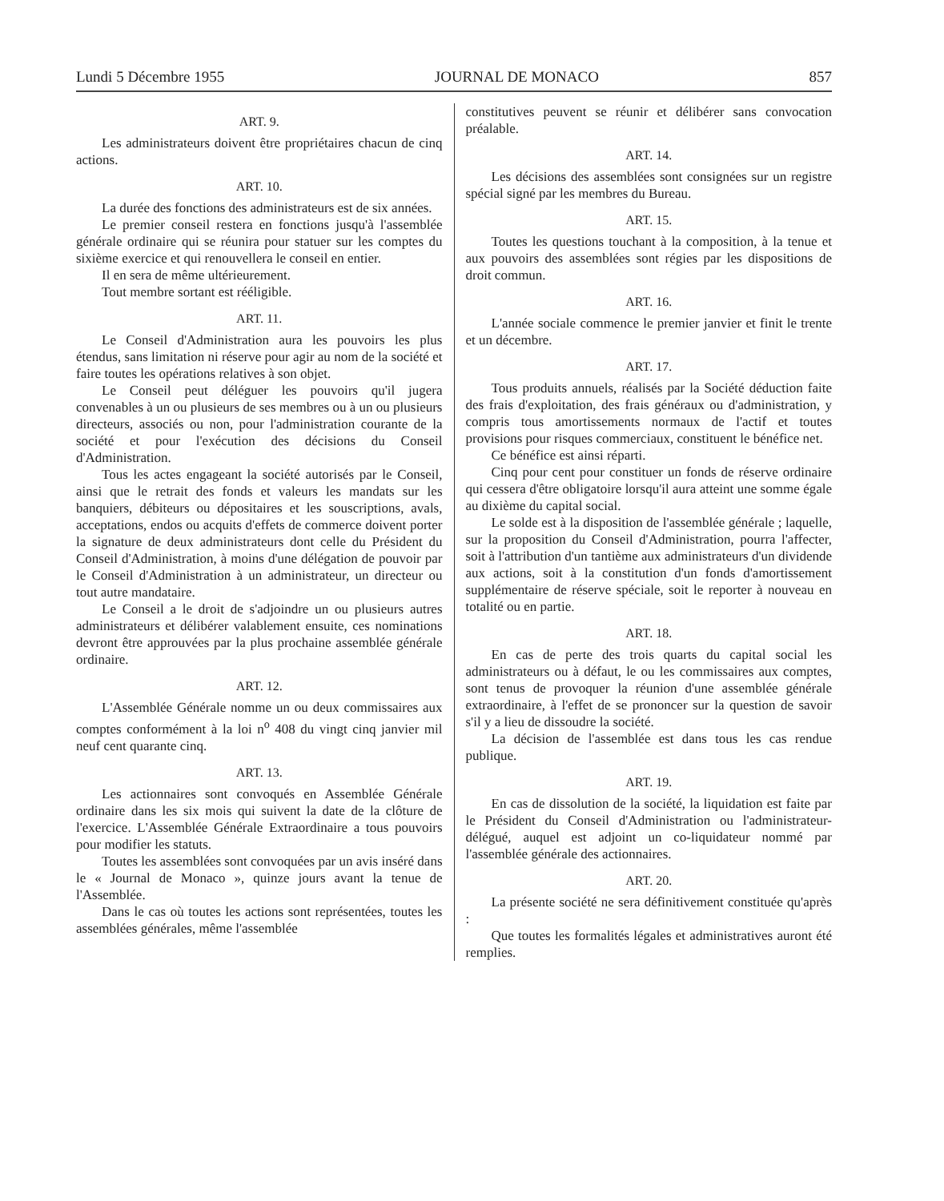Lundi 5 Décembre 1955 JOURNAL DE MONACO 857
ART. 9.
Les administrateurs doivent être propriétaires chacun de cinq actions.
ART. 10.
La durée des fonctions des administrateurs est de six années.
Le premier conseil restera en fonctions jusqu'à l'assemblée générale ordinaire qui se réunira pour statuer sur les comptes du sixième exercice et qui renouvellera le conseil en entier.
Il en sera de même ultérieurement.
Tout membre sortant est rééligible.
ART. 11.
Le Conseil d'Administration aura les pouvoirs les plus étendus, sans limitation ni réserve pour agir au nom de la société et faire toutes les opérations relatives à son objet.
Le Conseil peut déléguer les pouvoirs qu'il jugera convenables à un ou plusieurs de ses membres ou à un ou plusieurs directeurs, associés ou non, pour l'administration courante de la société et pour l'exécution des décisions du Conseil d'Administration.
Tous les actes engageant la société autorisés par le Conseil, ainsi que le retrait des fonds et valeurs les mandats sur les banquiers, débiteurs ou dépositaires et les souscriptions, avals, acceptations, endos ou acquits d'effets de commerce doivent porter la signature de deux administrateurs dont celle du Président du Conseil d'Administration, à moins d'une délégation de pouvoir par le Conseil d'Administration à un administrateur, un directeur ou tout autre mandataire.
Le Conseil a le droit de s'adjoindre un ou plusieurs autres administrateurs et délibérer valablement ensuite, ces nominations devront être approuvées par la plus prochaine assemblée générale ordinaire.
ART. 12.
L'Assemblée Générale nomme un ou deux commissaires aux comptes conformément à la loi n<sup>o</sup> 408 du vingt cinq janvier mil neuf cent quarante cinq.
ART. 13.
Les actionnaires sont convoqués en Assemblée Générale ordinaire dans les six mois qui suivent la date de la clôture de l'exercice. L'Assemblée Générale Extraordinaire a tous pouvoirs pour modifier les statuts.
Toutes les assemblées sont convoquées par un avis inséré dans le « Journal de Monaco », quinze jours avant la tenue de l'Assemblée.
Dans le cas où toutes les actions sont représentées, toutes les assemblées générales, même l'assemblée
constitutives peuvent se réunir et délibérer sans convocation préalable.
ART. 14.
Les décisions des assemblées sont consignées sur un registre spécial signé par les membres du Bureau.
ART. 15.
Toutes les questions touchant à la composition, à la tenue et aux pouvoirs des assemblées sont régies par les dispositions de droit commun.
ART. 16.
L'année sociale commence le premier janvier et finit le trente et un décembre.
ART. 17.
Tous produits annuels, réalisés par la Société déduction faite des frais d'exploitation, des frais généraux ou d'administration, y compris tous amortissements normaux de l'actif et toutes provisions pour risques commerciaux, constituent le bénéfice net.
Ce bénéfice est ainsi réparti.
Cinq pour cent pour constituer un fonds de réserve ordinaire qui cessera d'être obligatoire lorsqu'il aura atteint une somme égale au dixième du capital social.
Le solde est à la disposition de l'assemblée générale ; laquelle, sur la proposition du Conseil d'Administration, pourra l'affecter, soit à l'attribution d'un tantième aux administrateurs d'un dividende aux actions, soit à la constitution d'un fonds d'amortissement supplémentaire de réserve spéciale, soit le reporter à nouveau en totalité ou en partie.
ART. 18.
En cas de perte des trois quarts du capital social les administrateurs ou à défaut, le ou les commissaires aux comptes, sont tenus de provoquer la réunion d'une assemblée générale extraordinaire, à l'effet de se prononcer sur la question de savoir s'il y a lieu de dissoudre la société.
La décision de l'assemblée est dans tous les cas rendue publique.
ART. 19.
En cas de dissolution de la société, la liquidation est faite par le Président du Conseil d'Administration ou l'administrateur-délégué, auquel est adjoint un co-liquidateur nommé par l'assemblée générale des actionnaires.
ART. 20.
La présente société ne sera définitivement constituée qu'après :
Que toutes les formalités légales et administratives auront été remplies.